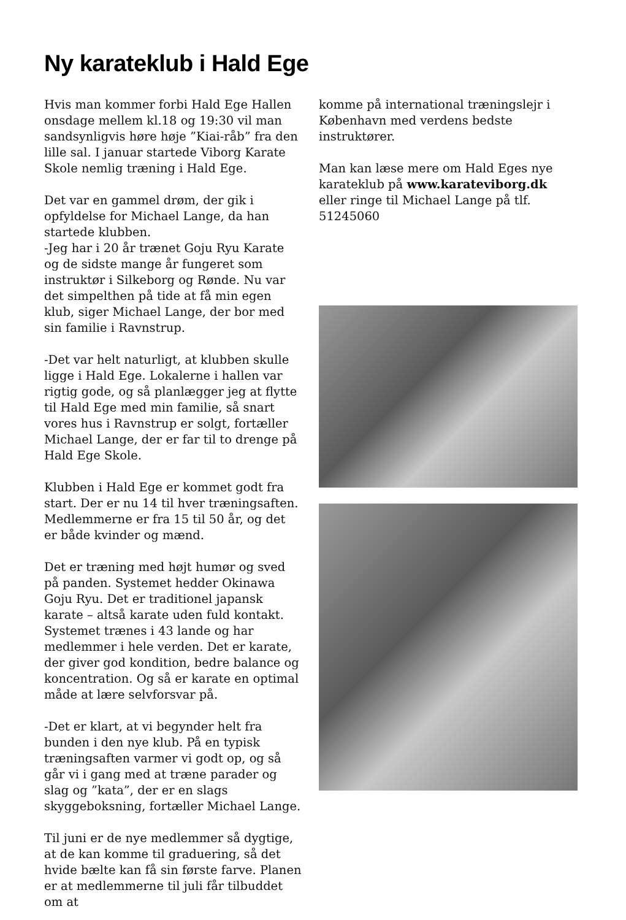Ny karateklub i Hald Ege
Hvis man kommer forbi Hald Ege Hallen onsdage mellem kl.18 og 19:30 vil man sandsynligvis høre høje ”Kiai-råb” fra den lille sal. I januar startede Viborg Karate Skole nemlig træning i Hald Ege.
Det var en gammel drøm, der gik i opfyldelse for Michael Lange, da han startede klubben.
-Jeg har i 20 år trænet Goju Ryu Karate og de sidste mange år fungeret som instruktør i Silkeborg og Rønde. Nu var det simpelthen på tide at få min egen klub, siger Michael Lange, der bor med sin familie i Ravnstrup.
-Det var helt naturligt, at klubben skulle ligge i Hald Ege. Lokalerne i hallen var rigtig gode, og så planlægger jeg at flytte til Hald Ege med min familie, så snart vores hus i Ravnstrup er solgt, fortæller Michael Lange, der er far til to drenge på Hald Ege Skole.
Klubben i Hald Ege er kommet godt fra start. Der er nu 14 til hver træningsaften. Medlemmerne er fra 15 til 50 år, og det er både kvinder og mænd.
Det er træning med højt humør og sved på panden. Systemet hedder Okinawa Goju Ryu. Det er traditionel japansk karate – altså karate uden fuld kontakt. Systemet trænes i 43 lande og har medlemmer i hele verden. Det er karate, der giver god kondition, bedre balance og koncentration. Og så er karate en optimal måde at lære selvforsvar på.
-Det er klart, at vi begynder helt fra bunden i den nye klub. På en typisk træningsaften varmer vi godt op, og så går vi i gang med at træne parader og slag og ”kata”, der er en slags skyggeboksning, fortæller Michael Lange.
Til juni er de nye medlemmer så dygtige, at de kan komme til graduering, så det hvide bælte kan få sin første farve. Planen er at medlemmerne til juli får tilbuddet om at
komme på international træningslejr i København med verdens bedste instruktører.
Man kan læse mere om Hald Eges nye karateklub på www.karateviborg.dk eller ringe til Michael Lange på tlf. 51245060